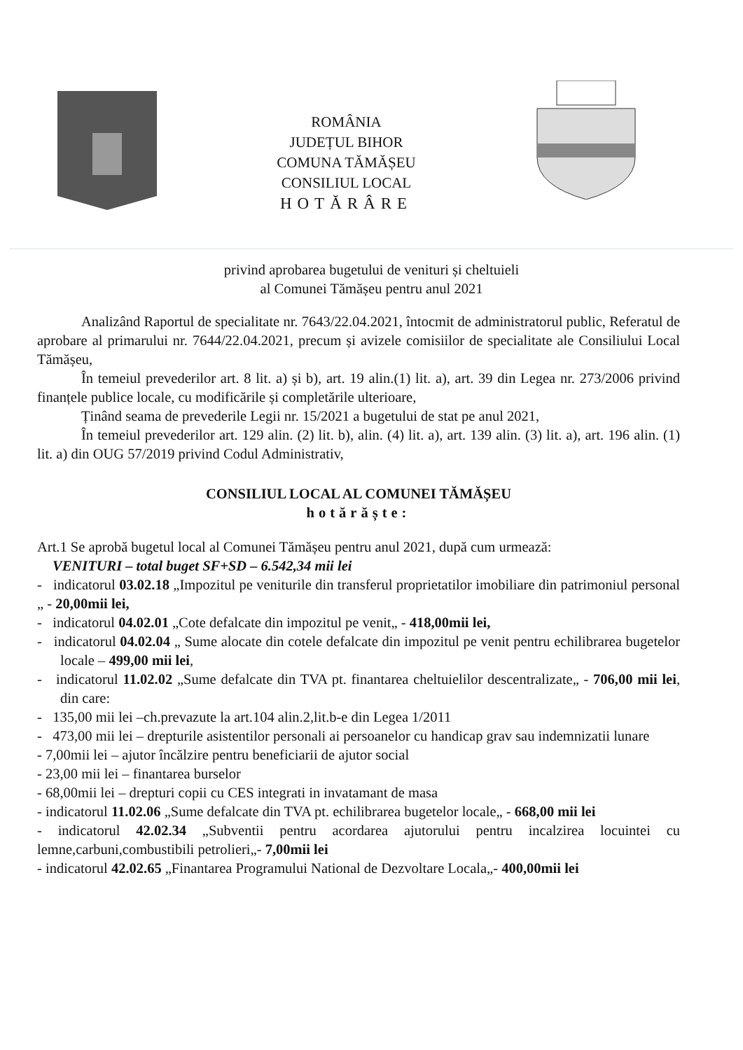ROMÂNIA
JUDEȚUL BIHOR
COMUNA TĂMĂȘEU
CONSILIUL LOCAL
HOTĂRÂRE
privind aprobarea bugetului de venituri și cheltuieli
al Comunei Tămășeu pentru anul 2021
Analizând Raportul de specialitate nr. 7643/22.04.2021, întocmit de administratorul public, Referatul de aprobare al primarului nr. 7644/22.04.2021, precum și avizele comisiilor de specialitate ale Consiliului Local Tămășeu,
În temeiul prevederilor art. 8 lit. a) și b), art. 19 alin.(1) lit. a), art. 39 din Legea nr. 273/2006 privind finanțele publice locale, cu modificările și completările ulterioare,
Ținând seama de prevederile Legii nr. 15/2021 a bugetului de stat pe anul 2021,
În temeiul prevederilor art. 129 alin. (2) lit. b), alin. (4) lit. a), art. 139 alin. (3) lit. a), art. 196 alin. (1) lit. a) din OUG 57/2019 privind Codul Administrativ,
CONSILIUL LOCAL AL COMUNEI TĂMĂȘEU
hotărăște:
Art.1 Se aprobă bugetul local al Comunei Tămășeu pentru anul 2021, după cum urmează:
VENITURI – total buget SF+SD – 6.542,34 mii lei
- indicatorul 03.02.18 „Impozitul pe veniturile din transferul proprietatilor imobiliare din patrimoniul personal „ - 20,00mii lei,
- indicatorul 04.02.01 „Cote defalcate din impozitul pe venit„ - 418,00mii lei,
- indicatorul 04.02.04 „ Sume alocate din cotele defalcate din impozitul pe venit pentru echilibrarea bugetelor locale – 499,00 mii lei,
- indicatorul 11.02.02 „Sume defalcate din TVA pt. finantarea cheltuielilor descentralizate„ - 706,00 mii lei, din care:
- 135,00 mii lei –ch.prevazute la art.104 alin.2,lit.b-e din Legea 1/2011
- 473,00 mii lei – drepturile asistentilor personali ai persoanelor cu handicap grav sau indemnizatii lunare
- 7,00mii lei – ajutor încălzire pentru beneficiarii de ajutor social
- 23,00 mii lei – finantarea burselor
- 68,00mii lei – drepturi copii cu CES integrati in invatamant de masa
- indicatorul 11.02.06 „Sume defalcate din TVA pt. echilibrarea bugetelor locale„ - 668,00 mii lei
- indicatorul 42.02.34 „Subventii pentru acordarea ajutorului pentru incalzirea locuintei cu lemne,carbuni,combustibili petrolieri„- 7,00mii lei
- indicatorul 42.02.65 „Finantarea Programului National de Dezvoltare Locala„- 400,00mii lei